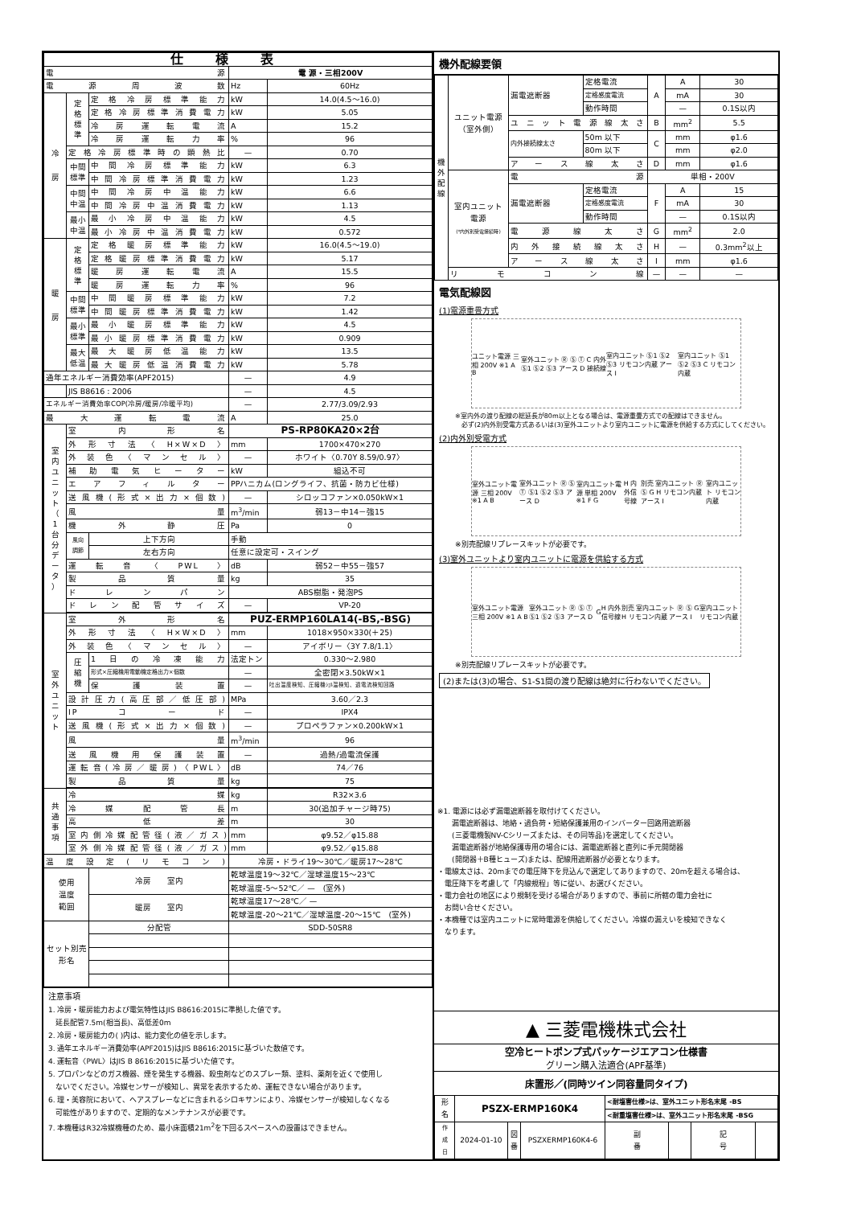| 仕様表 | | | | |
| 電源 | | | 電 源・三相200V | |
| 電源周波数 | | | Hz | 60Hz |
| 冷 房 | 定 格 標 準 | 定格冷房標準能力 | kW | 14.0(4.5～16.0) |
| | | 定格冷房標準消費電力 | kW | 5.05 |
| | | 冷房運転電流 | A | 15.2 |
| | | 冷房運転力率 | % | 96 |
| | 定格冷房標準時の顕熱比 | | — | 0.70 |
| | 中間 標準 | 中間冷房標準能力 | kW | 6.3 |
| | | 中間冷房標準消費電力 | kW | 1.23 |
| | 中間 中温 | 中間冷房中温能力 | kW | 6.6 |
| | | 中間冷房中温消費電力 | kW | 1.13 |
| | 最小 中温 | 最小冷房中温能力 | kW | 4.5 |
| | | 最小冷房中温消費電力 | kW | 0.572 |
| 暖 房 | 定 格 標 準 | 定格暖房標準能力 | kW | 16.0(4.5～19.0) |
| | | 定格暖房標準消費電力 | kW | 5.17 |
| | | 暖房運転電流 | A | 15.5 |
| | | 暖房運転力率 | % | 96 |
| | 中間 標準 | 中間暖房標準能力 | kW | 7.2 |
| | | 中間暖房標準消費電力 | kW | 1.42 |
| | 最小 標準 | 最小暖房標準能力 | kW | 4.5 |
| | | 最小暖房標準消費電力 | kW | 0.909 |
| | 最大 低温 | 最大暖房低温能力 | kW | 13.5 |
| | | 最大暖房低温消費電力 | kW | 5.78 |
| 通年エネルギー消費効率(APF2015) | | | — | 4.9 |
| | JIS B8616 : 2006 | | — | 4.5 |
| エネルギー消費効率COP(冷房/暖房/冷暖平均) | | | — | 2.77/3.09/2.93 |
| 最大運転電流 | | | A | 25.0 |
| 室 内 ユ ニ ッ ト （ 1 台 分 デ ー タ ） | 室内形名 | | PS-RP80KA20×2台 | |
| | 外形寸法〈H×W×D〉 | | mm | 1700×470×270 |
| | 外装色〈マンセル〉 | | — | ホワイト〈0.70Y 8.59/0.97〉 |
| | 補助電気ヒーター | | kW | 組込不可 |
| | エアフィルター | | PPハニカム(ロングライフ、抗菌・防カビ仕様) | |
| | 送風機(形式×出力×個数) | | — | シロッコファン×0.050kW×1 |
| | 風量 | | m<sup>3</sup>/min | 弱13－中14－強15 |
| | 機外静圧 | | Pa | 0 |
| | 風向 調節 | 上下方向 | 手動 | |
| | | 左右方向 | 任意に設定可・スイング | |
| | 運転音〈PWL〉 | | dB | 弱52－中55－強57 |
| | 製品質量 | | kg | 35 |
| | ドレンパン | | ABS樹脂・発泡PS | |
| | ドレン配管サイズ | | — | VP-20 |
| 室 外 ユ ニ ッ ト | 室外形名 | | PUZ-ERMP160LA14(-BS,-BSG) | |
| | 外形寸法〈H×W×D〉 | | mm | 1018×950×330(＋25) |
| | 外装色〈マンセル〉 | | — | アイボリー〈3Y 7.8/1.1〉 |
| | 圧 縮 機 | 1日の冷凍能力 | 法定トン | 0.330～2.980 |
| | | 形式×圧縮機用電動機定格出力×個数 | — | 全密閉×3.50kW×1 |
| | | 保護装置 | — | 吐出温度検知、圧縮機ｼｪﾙ温検知、過電流検知回路 |
| | 設計圧力(高圧部／低圧部) | | MPa | 3.60／2.3 |
| | IPコード | | — | IPX4 |
| | 送風機(形式×出力×個数) | | — | プロペラファン×0.200kW×1 |
| | 風量 | | m<sup>3</sup>/min | 96 |
| | 送風機用保護装置 | | — | 過熱/過電流保護 |
| | 運転音(冷房／暖房)〈PWL〉 | | dB | 74／76 |
| | 製品質量 | | kg | 75 |
| 共 通 事 項 | 冷媒 | | kg | R32×3.6 |
| | 冷媒配管長 | | m | 30(追加チャージ時75) |
| | 高低差 | | m | 30 |
| | 室内側冷媒配管径(液／ガス) | | mm | φ9.52／φ15.88 |
| | 室外側冷媒配管径(液／ガス) | | mm | φ9.52／φ15.88 |
| 温度設定(リモコン) | | | 冷房・ドライ19～30℃／暖房17～28℃ | |
| 使用 温度 範囲 | | 冷房 室内 | 乾球温度19～32℃／湿球温度15～23℃ | |
| | | | 乾球温度-5～52℃／ — (室外) | |
| | | 暖房 室内 | 乾球温度17～28℃／ — | |
| | | | 乾球温度-20～21℃／湿球温度-20～15℃ (室外) | |
| セット別売 形名 | | 分配管 | SDD-50SR8 | |
注意事項
1. 冷房・暖房能力および電気特性はJIS B8616:2015に準拠した値です。
　延長配管7.5m(相当長)、高低差0m
2. 冷房・暖房能力の( )内は、能力変化の値を示します。
3. 通年エネルギー消費効率(APF2015)はJIS B8616:2015に基づいた数値です。
4. 運転音〈PWL〉はJIS B 8616:2015に基づいた値です。
5. プロパンなどのガス機器、煙を発生する機器、殺虫剤などのスプレー類、塗料、薬剤を近くで使用し
　ないでください。冷媒センサーが検知し、異常を表示するため、運転できない場合があります。
6. 理・美容院において、ヘアスプレーなどに含まれるシロキサンにより、冷媒センサーが検知しなくなる
　可能性がありますので、定期的なメンテナンスが必要です。
7. 本機種はR32冷媒機種のため、最小床面積21m<sup>2</sup>を下回るスペースへの設置はできません。
機外配線要領
| 機 外 配 線 | ユニット電源 （室外側） | 漏電遮断器 | 定格電流 | A | A | 30 |
| | | | 定格感度電流 | | mA | 30 |
| | | | 動作時間 | | — | 0.1S以内 |
| | | ユニット電源線太さ | | B | mm<sup>2</sup> | 5.5 |
| | | 内外接続線太さ | 50m 以下 | C | mm | φ1.6 |
| | | | 80m 以下 | | mm | φ2.0 |
| | | アース線太さ | | D | mm | φ1.6 |
| | 室内ユニット 電源 (*内外別受電接続時) | 電源 | | 単相・200V | | |
| | | 漏電遮断器 | 定格電流 | F | A | 15 |
| | | | 定格感度電流 | | mA | 30 |
| | | | 動作時間 | | — | 0.1S以内 |
| | | 電源線太さ | | G | mm<sup>2</sup> | 2.0 |
| | | 内外接続線太さ | | H | — | 0.3mm<sup>2</sup>以上 |
| | | アース線太さ | | I | mm | φ1.6 |
| | リモコン線 | | | — | — | — |
電気配線図
(1)電源重畳方式
ユニット電源 三相 200V ※1 A B 室外ユニット Ⓡ Ⓢ Ⓣ Ⓢ1 Ⓢ2 Ⓢ3 アース D C 内外接続線 室内ユニット Ⓢ1 Ⓢ2 Ⓢ3 リモコン内蔵 アース I 室内ユニット Ⓢ1 Ⓢ2 Ⓢ3 C リモコン内蔵
※室内外の渡り配線の総延長が80m以上となる場合は、電源重畳方式での配線はできません。
　必ず(2)内外別受電方式あるいは(3)室外ユニットより室内ユニットに電源を供給する方式にしてください。
(2)内外別受電方式
室外ユニット電源 三相 200V ※1 A B 室外ユニット Ⓡ Ⓢ Ⓣ Ⓢ1 Ⓢ2 Ⓢ3 アース D 室内ユニット電源 単相 200V ※1 F G H 内外信号線 別売 室内ユニット Ⓡ Ⓢ G H リモコン内蔵 アース I 室内ユニット リモコン内蔵
※別売配線リプレースキットが必要です。
(3)室外ユニットより室内ユニットに電源を供給する方式
室外ユニット電源 三相 200V ※1 A B 室外ユニット Ⓡ Ⓢ Ⓣ Ⓢ1 Ⓢ2 Ⓢ3 アース D G H 内外信号線 別売 室内ユニット Ⓡ Ⓢ G H リモコン内蔵 アース I 室内ユニット リモコン内蔵
※別売配線リプレースキットが必要です。
(2)または(3)の場合、S1-S1間の渡り配線は絶対に行わないでください。
※1. 電源には必ず漏電遮断器を取付けてください。
　　漏電遮断器は、地絡・過負荷・短絡保護兼用のインバーター回路用遮断器
　　(三菱電機製NV-Cシリーズまたは、その同等品)を選定してください。
　　漏電遮断器が地絡保護専用の場合には、漏電遮断器と直列に手元開閉器
　　(開閉器＋B種ヒューズ)または、配線用遮断器が必要となります。
・電線太さは、20mまでの電圧降下を見込んで選定してありますので、20mを超える場合は、
　電圧降下を考慮して「内線規程」等に従い、お選びください。
・電力会社の地区により規制を受ける場合がありますので、事前に所轄の電力会社に
　お問い合せください。
・本機種では室内ユニットに常時電源を供給してください。冷媒の漏えいを検知できなく
　なります。
▲ 三菱電機株式会社
空冷ヒートポンプ式パッケージエアコン仕様書
グリーン購入法適合(APF基準)
床置形／(同時ツイン同容量同タイプ)
| 形 名 | PSZX-ERMP160K4 | | | <耐塩害仕様>は、室外ユニット形名末尾 -BS | | | |
| | | | | <耐重塩害仕様>は、室外ユニット形名末尾 -BSG | | | |
| 作 成 日 | 2024-01-10 | 図 番 | PSZXERMP160K4-6 | 副 番 | | 記 号 | |